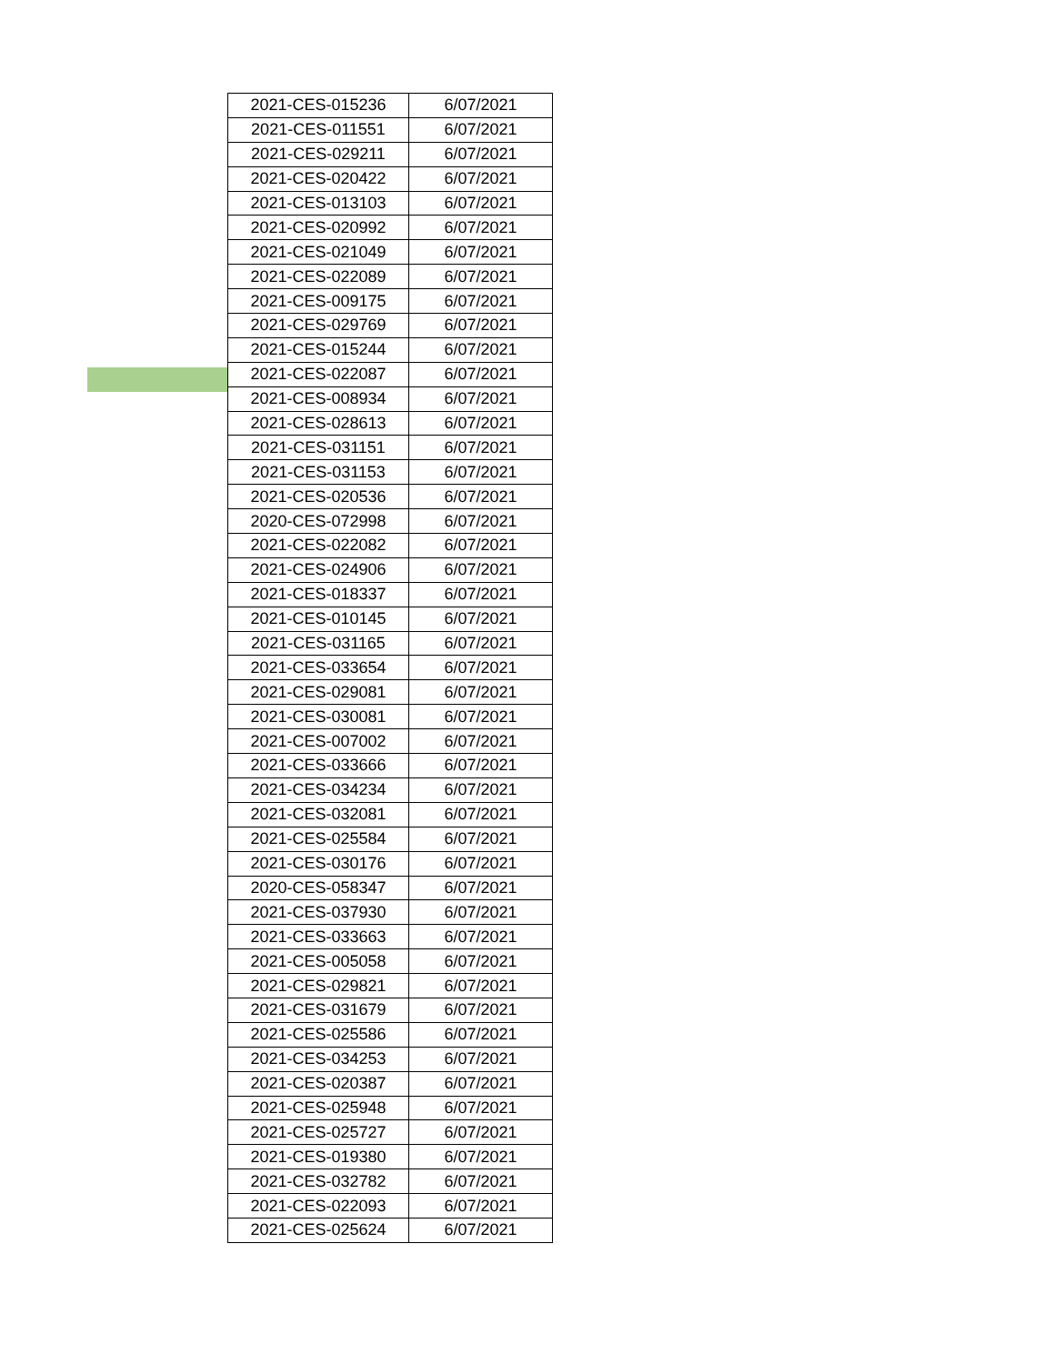| 2021-CES-015236 | 6/07/2021 |
| 2021-CES-011551 | 6/07/2021 |
| 2021-CES-029211 | 6/07/2021 |
| 2021-CES-020422 | 6/07/2021 |
| 2021-CES-013103 | 6/07/2021 |
| 2021-CES-020992 | 6/07/2021 |
| 2021-CES-021049 | 6/07/2021 |
| 2021-CES-022089 | 6/07/2021 |
| 2021-CES-009175 | 6/07/2021 |
| 2021-CES-029769 | 6/07/2021 |
| 2021-CES-015244 | 6/07/2021 |
| 2021-CES-022087 | 6/07/2021 |
| 2021-CES-008934 | 6/07/2021 |
| 2021-CES-028613 | 6/07/2021 |
| 2021-CES-031151 | 6/07/2021 |
| 2021-CES-031153 | 6/07/2021 |
| 2021-CES-020536 | 6/07/2021 |
| 2020-CES-072998 | 6/07/2021 |
| 2021-CES-022082 | 6/07/2021 |
| 2021-CES-024906 | 6/07/2021 |
| 2021-CES-018337 | 6/07/2021 |
| 2021-CES-010145 | 6/07/2021 |
| 2021-CES-031165 | 6/07/2021 |
| 2021-CES-033654 | 6/07/2021 |
| 2021-CES-029081 | 6/07/2021 |
| 2021-CES-030081 | 6/07/2021 |
| 2021-CES-007002 | 6/07/2021 |
| 2021-CES-033666 | 6/07/2021 |
| 2021-CES-034234 | 6/07/2021 |
| 2021-CES-032081 | 6/07/2021 |
| 2021-CES-025584 | 6/07/2021 |
| 2021-CES-030176 | 6/07/2021 |
| 2020-CES-058347 | 6/07/2021 |
| 2021-CES-037930 | 6/07/2021 |
| 2021-CES-033663 | 6/07/2021 |
| 2021-CES-005058 | 6/07/2021 |
| 2021-CES-029821 | 6/07/2021 |
| 2021-CES-031679 | 6/07/2021 |
| 2021-CES-025586 | 6/07/2021 |
| 2021-CES-034253 | 6/07/2021 |
| 2021-CES-020387 | 6/07/2021 |
| 2021-CES-025948 | 6/07/2021 |
| 2021-CES-025727 | 6/07/2021 |
| 2021-CES-019380 | 6/07/2021 |
| 2021-CES-032782 | 6/07/2021 |
| 2021-CES-022093 | 6/07/2021 |
| 2021-CES-025624 | 6/07/2021 |